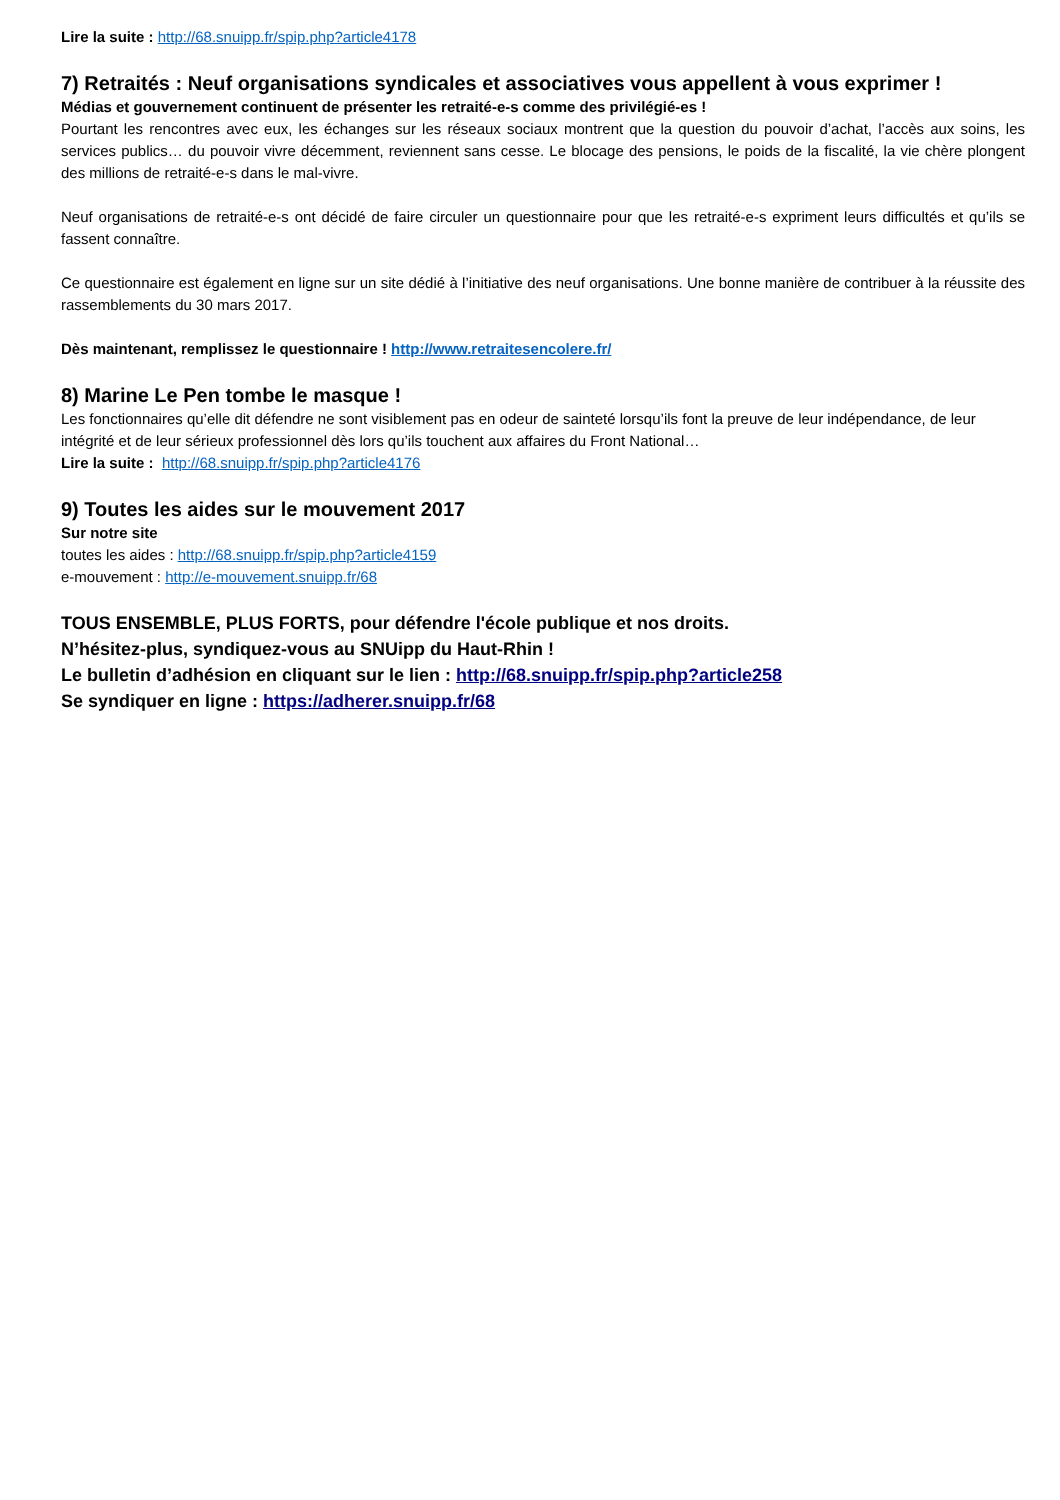Lire la suite : http://68.snuipp.fr/spip.php?article4178
7) Retraités : Neuf organisations syndicales et associatives vous appellent à vous exprimer !
Médias et gouvernement continuent de présenter les retraité-e-s comme des privilégié-es !
Pourtant les rencontres avec eux, les échanges sur les réseaux sociaux montrent que la question du pouvoir d’achat, l’accès aux soins, les services publics… du pouvoir vivre décemment, reviennent sans cesse. Le blocage des pensions, le poids de la fiscalité, la vie chère plongent des millions de retraité-e-s dans le mal-vivre.
Neuf organisations de retraité-e-s ont décidé de faire circuler un questionnaire pour que les retraité-e-s expriment leurs difficultés et qu’ils se fassent connaître.
Ce questionnaire est également en ligne sur un site dédié à l’initiative des neuf organisations. Une bonne manière de contribuer à la réussite des rassemblements du 30 mars 2017.
Dès maintenant, remplissez le questionnaire ! http://www.retraitesencolere.fr/
8) Marine Le Pen tombe le masque !
Les fonctionnaires qu’elle dit défendre ne sont visiblement pas en odeur de sainteté lorsqu’ils font la preuve de leur indépendance, de leur intégrité et de leur sérieux professionnel dès lors qu’ils touchent aux affaires du Front National…
Lire la suite : http://68.snuipp.fr/spip.php?article4176
9) Toutes les aides sur le mouvement 2017
Sur notre site
toutes les aides : http://68.snuipp.fr/spip.php?article4159
e-mouvement : http://e-mouvement.snuipp.fr/68
TOUS ENSEMBLE, PLUS FORTS, pour défendre l'école publique et nos droits.
N’hésitez-plus, syndiquez-vous au SNUipp du Haut-Rhin !
Le bulletin d’adhésion en cliquant sur le lien : http://68.snuipp.fr/spip.php?article258
Se syndiquer en ligne : https://adherer.snuipp.fr/68